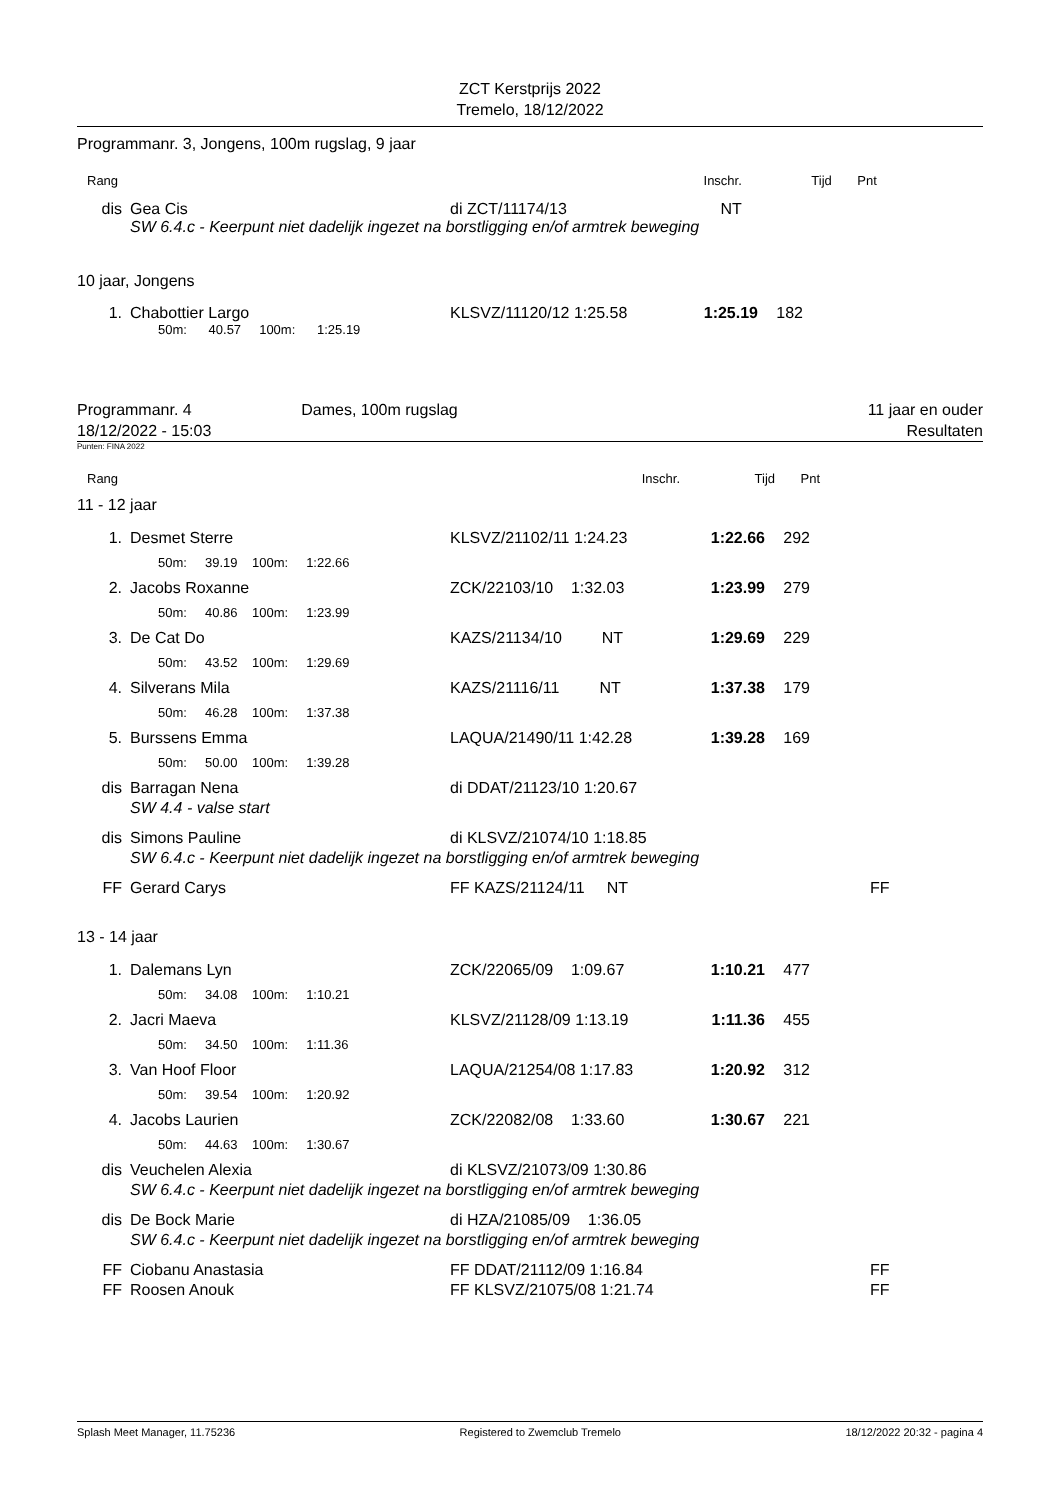ZCT Kerstprijs 2022
Tremelo, 18/12/2022
Programmanr. 3, Jongens, 100m rugslag, 9 jaar
| Rang | | | | | Inschr. | Tijd | Pnt | |
| dis | | Gea Cis | di ZCT/11174/13 | | NT | | | |
| | | SW 6.4.c - Keerpunt niet dadelijk ingezet na borstligging en/of armtrek beweging | | | | | | |
10 jaar, Jongens
| 1. | | Chabottier Largo | KLSVZ/11120/12 1:25.58 | 1:25.19 | 182 | |
| | | 50m: 40.57 100m: 1:25.19 | | | | |
Programmanr. 4
18/12/2022 - 15:03
Dames, 100m rugslag 11 jaar en ouder
Resultaten
Punten: FINA 2022
| Rang | Inschr. | Tijd | Pnt | |
11 - 12 jaar
| 1. | | Desmet Sterre | KLSVZ/21102/11 1:24.23 | 1:22.66 | 292 | | |
| | | 50m: 39.19 100m: 1:22.66 | | | | | |
| 2. | | Jacobs Roxanne | ZCK/22103/10 1:32.03 | 1:23.99 | 279 | | |
| | | 50m: 40.86 100m: 1:23.99 | | | | | |
| 3. | | De Cat Do | KAZS/21134/10 NT | 1:29.69 | 229 | | |
| | | 50m: 43.52 100m: 1:29.69 | | | | | |
| 4. | | Silverans Mila | KAZS/21116/11 NT | 1:37.38 | 179 | | |
| | | 50m: 46.28 100m: 1:37.38 | | | | | |
| 5. | | Burssens Emma | LAQUA/21490/11 1:42.28 | 1:39.28 | 169 | | |
| | | 50m: 50.00 100m: 1:39.28 | | | | | |
| dis | | Barragan Nena | di DDAT/21123/10 1:20.67 | | | | |
| | | SW 4.4 - valse start | | | | | |
| dis | | Simons Pauline | di KLSVZ/21074/10 1:18.85 | | | | |
| | | SW 6.4.c - Keerpunt niet dadelijk ingezet na borstligging en/of armtrek beweging | | | | | |
| FF | | Gerard Carys | FF KAZS/21124/11 NT | | | | FF |
13 - 14 jaar
| 1. | | Dalemans Lyn | ZCK/22065/09 1:09.67 | 1:10.21 | 477 | | |
| | | 50m: 34.08 100m: 1:10.21 | | | | | |
| 2. | | Jacri Maeva | KLSVZ/21128/09 1:13.19 | 1:11.36 | 455 | | |
| | | 50m: 34.50 100m: 1:11.36 | | | | | |
| 3. | | Van Hoof Floor | LAQUA/21254/08 1:17.83 | 1:20.92 | 312 | | |
| | | 50m: 39.54 100m: 1:20.92 | | | | | |
| 4. | | Jacobs Laurien | ZCK/22082/08 1:33.60 | 1:30.67 | 221 | | |
| | | 50m: 44.63 100m: 1:30.67 | | | | | |
| dis | | Veuchelen Alexia | di KLSVZ/21073/09 1:30.86 | | | | |
| | | SW 6.4.c - Keerpunt niet dadelijk ingezet na borstligging en/of armtrek beweging | | | | | |
| dis | | De Bock Marie | di HZA/21085/09 1:36.05 | | | | |
| | | SW 6.4.c - Keerpunt niet dadelijk ingezet na borstligging en/of armtrek beweging | | | | | |
| FF | | Ciobanu Anastasia | FF DDAT/21112/09 1:16.84 | | | | FF |
| FF | | Roosen Anouk | FF KLSVZ/21075/08 1:21.74 | | | | FF |
Splash Meet Manager, 11.75236 Registered to Zwemclub Tremelo 18/12/2022 20:32 - pagina 4